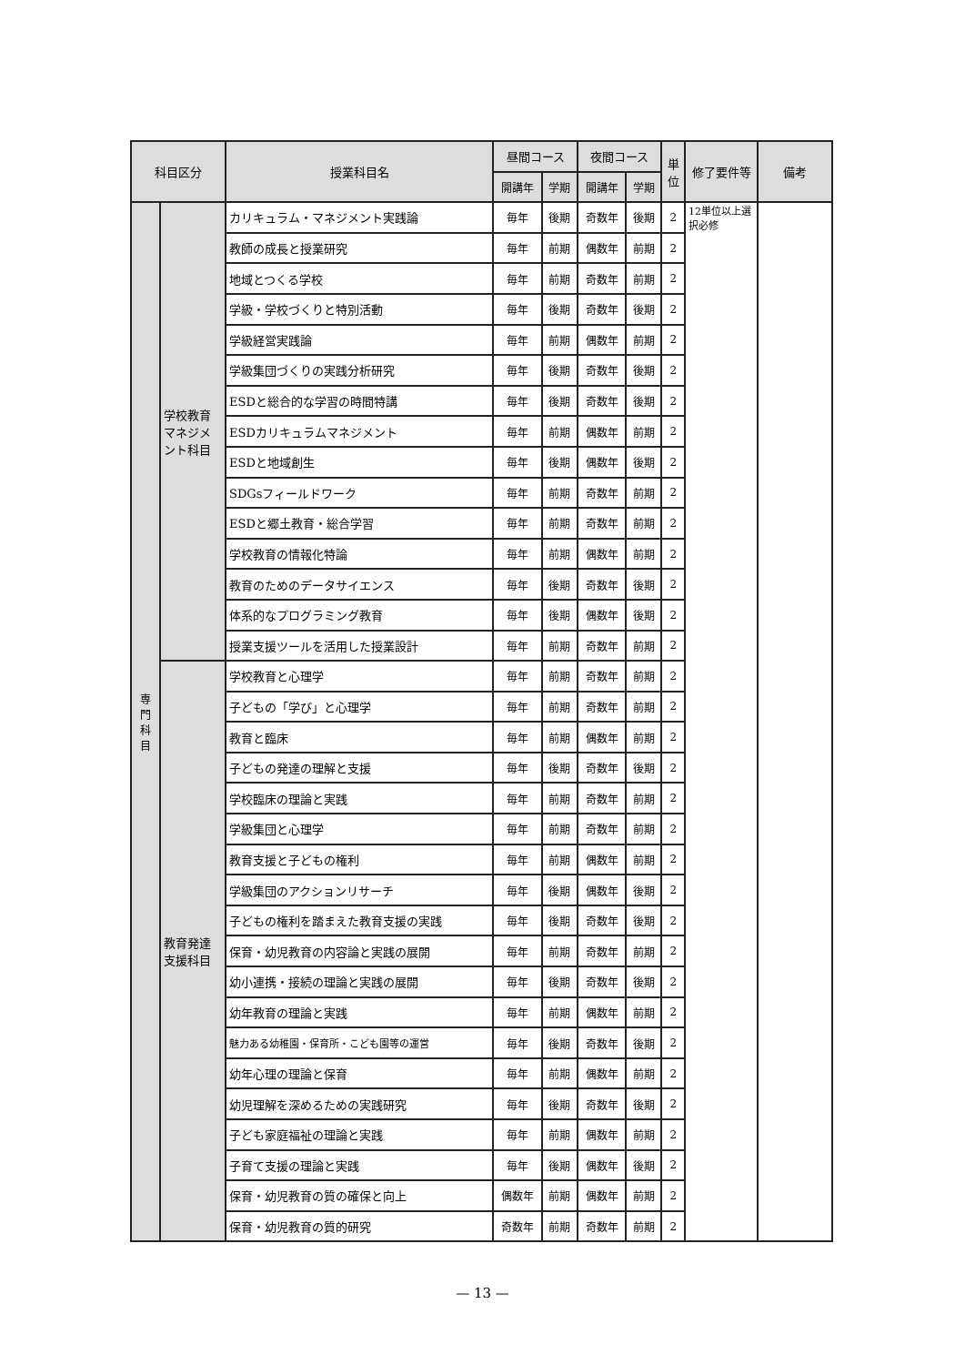| 科目区分 | | 授業科目名 | 昼間コース | | 夜間コース | | 単 位 | 修了要件等 | 備考 |
| --- | --- | --- | --- | --- | --- | --- | --- | --- | --- |
| | | | 開講年 | 学期 | 開講年 | 学期 | | | |
| 専 門 科 目 | 学校教育マネジメント科目 | カリキュラム・マネジメント実践論 | 毎年 | 後期 | 奇数年 | 後期 | 2 | 12単位以上選択必修 | |
| | | 教師の成長と授業研究 | 毎年 | 前期 | 偶数年 | 前期 | 2 | | |
| | | 地域とつくる学校 | 毎年 | 前期 | 奇数年 | 前期 | 2 | | |
| | | 学級・学校づくりと特別活動 | 毎年 | 後期 | 奇数年 | 後期 | 2 | | |
| | | 学級経営実践論 | 毎年 | 前期 | 偶数年 | 前期 | 2 | | |
| | | 学級集団づくりの実践分析研究 | 毎年 | 後期 | 奇数年 | 後期 | 2 | | |
| | | ESDと総合的な学習の時間特講 | 毎年 | 後期 | 奇数年 | 後期 | 2 | | |
| | | ESDカリキュラムマネジメント | 毎年 | 前期 | 偶数年 | 前期 | 2 | | |
| | | ESDと地域創生 | 毎年 | 後期 | 偶数年 | 後期 | 2 | | |
| | | SDGsフィールドワーク | 毎年 | 前期 | 奇数年 | 前期 | 2 | | |
| | | ESDと郷土教育・総合学習 | 毎年 | 前期 | 奇数年 | 前期 | 2 | | |
| | | 学校教育の情報化特論 | 毎年 | 前期 | 偶数年 | 前期 | 2 | | |
| | | 教育のためのデータサイエンス | 毎年 | 後期 | 奇数年 | 後期 | 2 | | |
| | | 体系的なプログラミング教育 | 毎年 | 後期 | 偶数年 | 後期 | 2 | | |
| | | 授業支援ツールを活用した授業設計 | 毎年 | 前期 | 奇数年 | 前期 | 2 | | |
| | 教育発達支援科目 | 学校教育と心理学 | 毎年 | 前期 | 奇数年 | 前期 | 2 | | |
| | | 子どもの「学び」と心理学 | 毎年 | 前期 | 奇数年 | 前期 | 2 | | |
| | | 教育と臨床 | 毎年 | 前期 | 偶数年 | 前期 | 2 | | |
| | | 子どもの発達の理解と支援 | 毎年 | 後期 | 奇数年 | 後期 | 2 | | |
| | | 学校臨床の理論と実践 | 毎年 | 前期 | 奇数年 | 前期 | 2 | | |
| | | 学級集団と心理学 | 毎年 | 前期 | 奇数年 | 前期 | 2 | | |
| | | 教育支援と子どもの権利 | 毎年 | 前期 | 偶数年 | 前期 | 2 | | |
| | | 学級集団のアクションリサーチ | 毎年 | 後期 | 偶数年 | 後期 | 2 | | |
| | | 子どもの権利を踏まえた教育支援の実践 | 毎年 | 後期 | 奇数年 | 後期 | 2 | | |
| | | 保育・幼児教育の内容論と実践の展開 | 毎年 | 前期 | 奇数年 | 前期 | 2 | | |
| | | 幼小連携・接続の理論と実践の展開 | 毎年 | 後期 | 奇数年 | 後期 | 2 | | |
| | | 幼年教育の理論と実践 | 毎年 | 前期 | 偶数年 | 前期 | 2 | | |
| | | 魅力ある幼稚園・保育所・こども園等の運営 | 毎年 | 後期 | 奇数年 | 後期 | 2 | | |
| | | 幼年心理の理論と保育 | 毎年 | 前期 | 偶数年 | 前期 | 2 | | |
| | | 幼児理解を深めるための実践研究 | 毎年 | 後期 | 奇数年 | 後期 | 2 | | |
| | | 子ども家庭福祉の理論と実践 | 毎年 | 前期 | 偶数年 | 前期 | 2 | | |
| | | 子育て支援の理論と実践 | 毎年 | 後期 | 偶数年 | 後期 | 2 | | |
| | | 保育・幼児教育の質の確保と向上 | 偶数年 | 前期 | 偶数年 | 前期 | 2 | | |
| | | 保育・幼児教育の質的研究 | 奇数年 | 前期 | 奇数年 | 前期 | 2 | | |
— 13 —